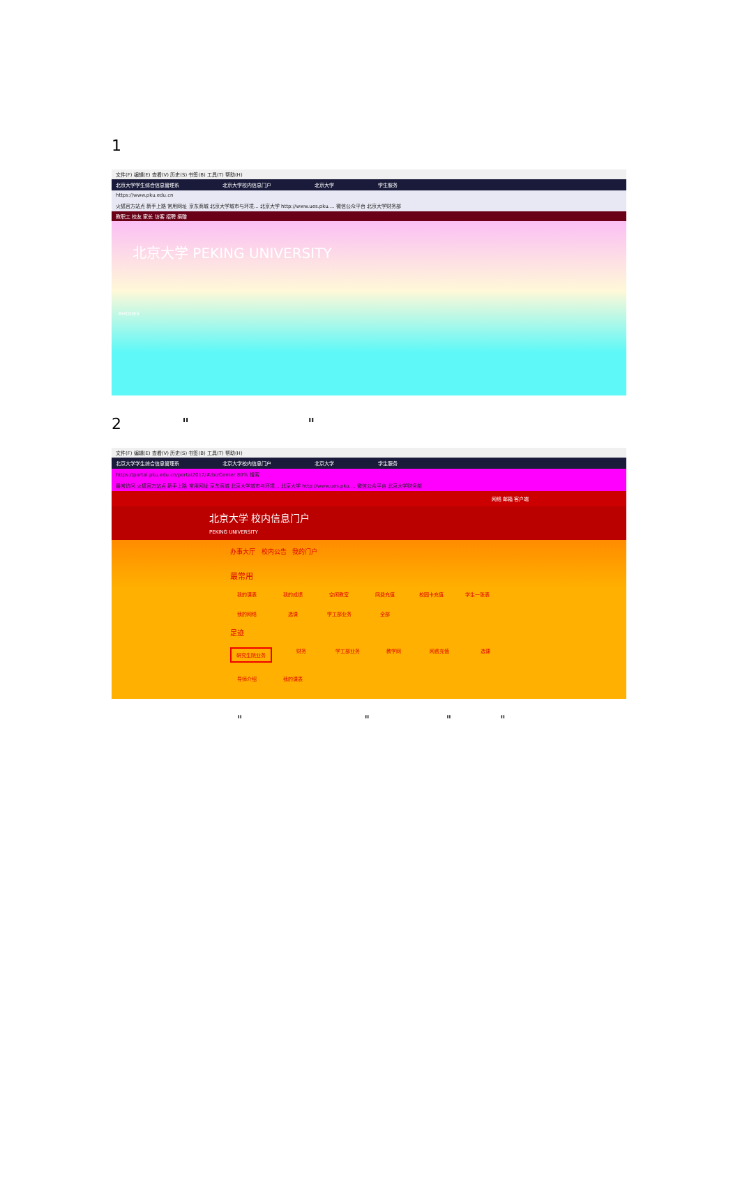1
文件(F) 编辑(E) 查看(V) 历史(S) 书签(B) 工具(T) 帮助(H)
北京大学学生综合信息管理系 北京大学校内信息门户 北京大学 学生服务
https://www.pku.edu.cn
火狐官方站点 新手上路 常用网址 京东商城 北京大学城市与环境... 北京大学 http://www.ues.pku.... 微信公众平台 北京大学财务部
教职工 校友 家长 访客 招聘 捐赠
北京大学 PEKING UNIVERSITY
RHODES
2 " "
文件(F) 编辑(E) 查看(V) 历史(S) 书签(B) 工具(T) 帮助(H)
北京大学学生综合信息管理系 北京大学校内信息门户 北京大学 学生服务
https://portal.pku.edu.cn/portal2017/#/bizCenter 80% 搜索
最常访问 火狐官方站点 新手上路 常用网址 京东商城 北京大学城市与环境... 北京大学 http://www.ues.pku.... 微信公众平台 北京大学财务部
网络 邮箱 客户端
北京大学 校内信息门户
PEKING UNIVERSITY
办事大厅 校内公告 我的门户
最常用
我的课表 我的成绩 空闲教室 网费充值 校园卡充值 学生一张表 我的网络 选课 学工部业务 全部
足迹
研究生院业务 财务 学工部业务 教学网 网费充值 选课 导师介绍 我的课表
" " " "